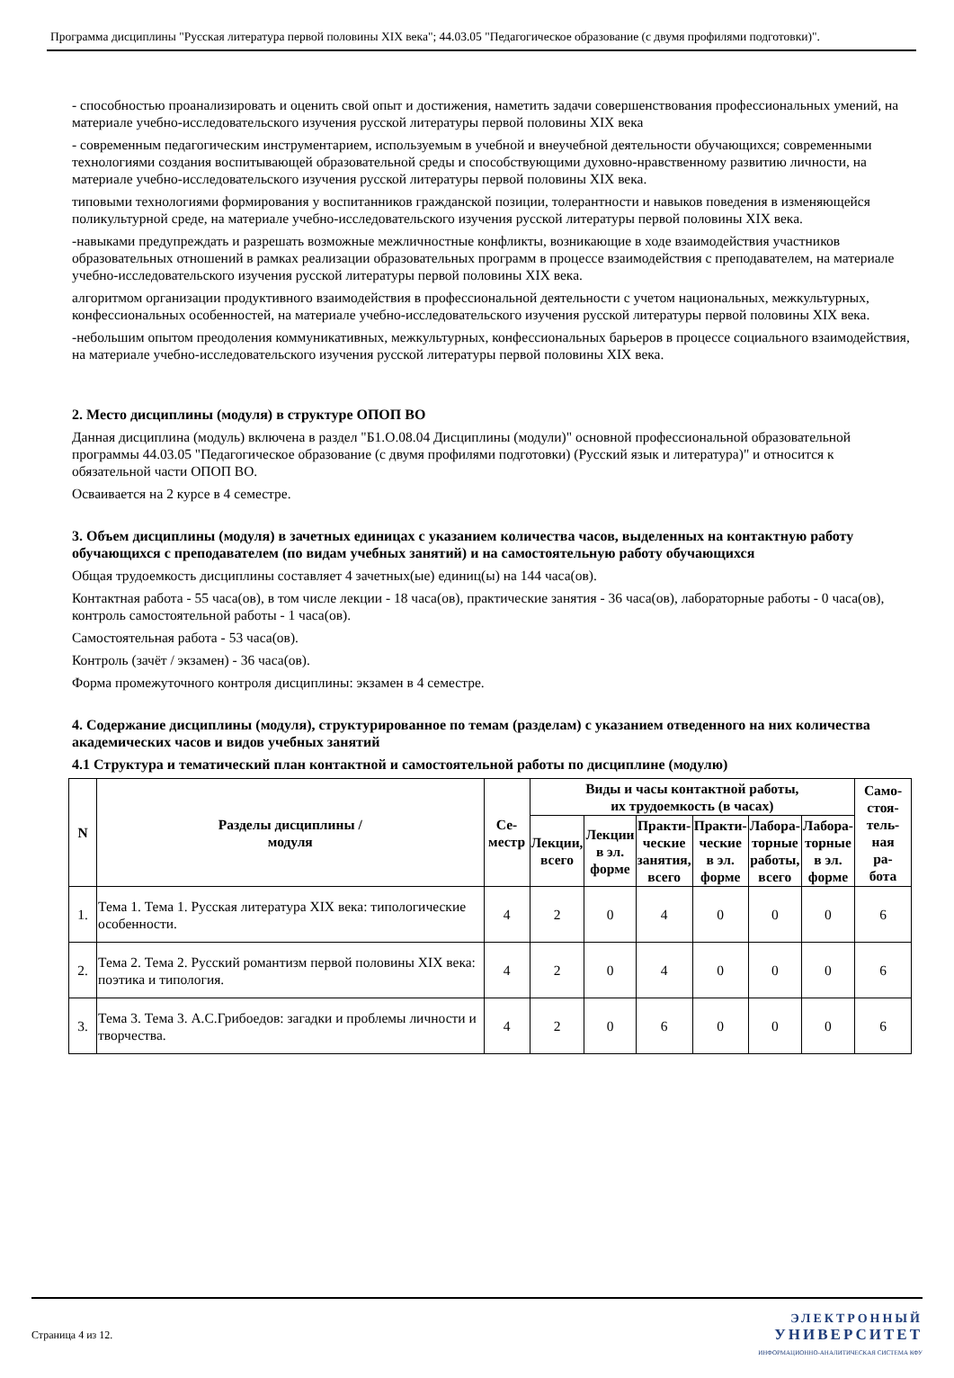Программа дисциплины "Русская литература первой половины XIX века"; 44.03.05 "Педагогическое образование (с двумя профилями подготовки)".
- способностью проанализировать и оценить свой опыт и достижения, наметить задачи совершенствования профессиональных умений, на материале учебно-исследовательского изучения русской литературы первой половины XIX века
- современным педагогическим инструментарием, используемым в учебной и внеучебной деятельности обучающихся; современными технологиями создания воспитывающей образовательной среды и способствующими духовно-нравственному развитию личности, на материале учебно-исследовательского изучения русской литературы первой половины XIX века.
типовыми технологиями формирования у воспитанников гражданской позиции, толерантности и навыков поведения в изменяющейся поликультурной среде, на материале учебно-исследовательского изучения русской литературы первой половины XIX века.
-навыками предупреждать и разрешать возможные межличностные конфликты, возникающие в ходе взаимодействия участников образовательных отношений в рамках реализации образовательных программ в процессе взаимодействия с преподавателем, на материале учебно-исследовательского изучения русской литературы первой половины XIX века.
алгоритмом организации продуктивного взаимодействия в профессиональной деятельности с учетом национальных, межкультурных, конфессиональных особенностей, на материале учебно-исследовательского изучения русской литературы первой половины XIX века.
-небольшим опытом преодоления коммуникативных, межкультурных, конфессиональных барьеров в процессе социального взаимодействия, на материале учебно-исследовательского изучения русской литературы первой половины XIX века.
2. Место дисциплины (модуля) в структуре ОПОП ВО
Данная дисциплина (модуль) включена в раздел "Б1.О.08.04 Дисциплины (модули)" основной профессиональной образовательной программы 44.03.05 "Педагогическое образование (с двумя профилями подготовки) (Русский язык и литература)" и относится к обязательной части ОПОП ВО.
Осваивается на 2 курсе в 4 семестре.
3. Объем дисциплины (модуля) в зачетных единицах с указанием количества часов, выделенных на контактную работу обучающихся с преподавателем (по видам учебных занятий) и на самостоятельную работу обучающихся
Общая трудоемкость дисциплины составляет 4 зачетных(ые) единиц(ы) на 144 часа(ов).
Контактная работа - 55 часа(ов), в том числе лекции - 18 часа(ов), практические занятия - 36 часа(ов), лабораторные работы - 0 часа(ов), контроль самостоятельной работы - 1 часа(ов).
Самостоятельная работа - 53 часа(ов).
Контроль (зачёт / экзамен) - 36 часа(ов).
Форма промежуточного контроля дисциплины: экзамен в 4 семестре.
4. Содержание дисциплины (модуля), структурированное по темам (разделам) с указанием отведенного на них количества академических часов и видов учебных занятий
4.1 Структура и тематический план контактной и самостоятельной работы по дисциплине (модулю)
| N | Разделы дисциплины / модуля | Се- местр | Виды и часы контактной работы, их трудоемкость (в часах) | | | | | | Само- стоя- тель- ная ра- бота |
| --- | --- | --- | --- | --- | --- | --- | --- | --- | --- |
| | | | Лекции, всего | Лекции в эл. форме | Практи- ческие занятия, всего | Практи- ческие в эл. форме | Лабора- торные работы, всего | Лабора- торные в эл. форме | |
| 1. | Тема 1. Тема 1. Русская литература XIX века: типологические особенности. | 4 | 2 | 0 | 4 | 0 | 0 | 0 | 6 |
| 2. | Тема 2. Тема 2. Русский романтизм первой половины XIX века: поэтика и типология. | 4 | 2 | 0 | 4 | 0 | 0 | 0 | 6 |
| 3. | Тема 3. Тема 3. А.С.Грибоедов: загадки и проблемы личности и творчества. | 4 | 2 | 0 | 6 | 0 | 0 | 0 | 6 |
Страница 4 из 12.
ЭЛЕКТРОННЫЙ
УНИВЕРСИТЕТ
ИНФОРМАЦИОННО-АНАЛИТИЧЕСКАЯ СИСТЕМА КФУ